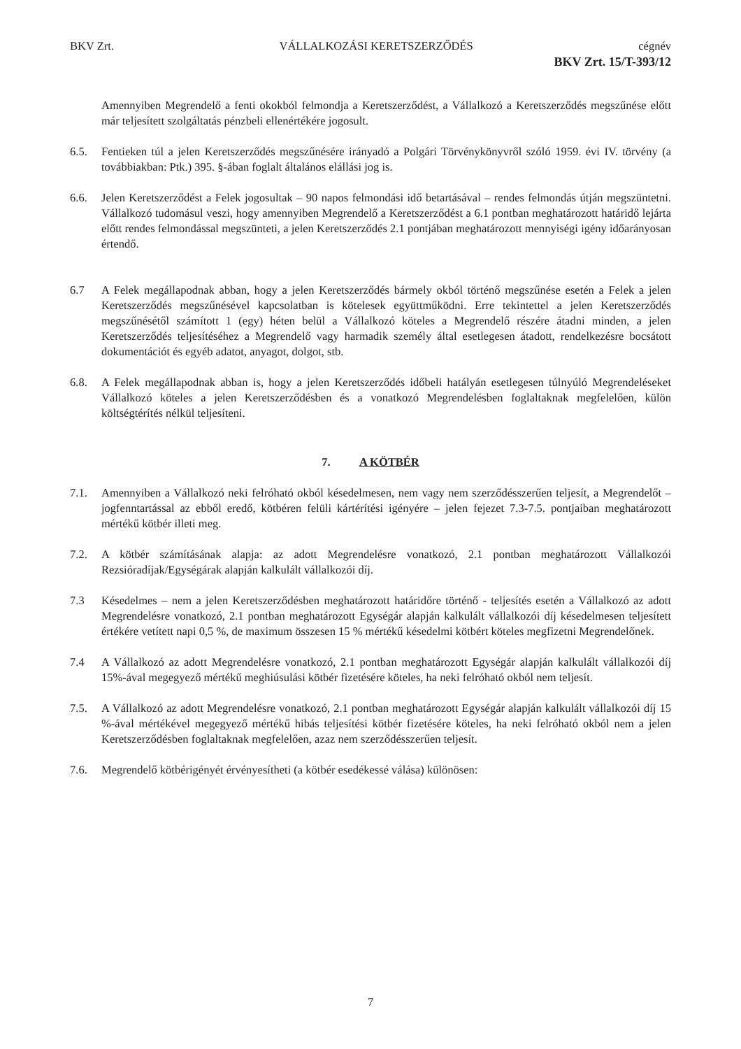BKV Zrt. VÁLLALKOZÁSI KERETSZERZŐDÉS cégnév
BKV Zrt. 15/T-393/12
Amennyiben Megrendelő a fenti okokból felmondja a Keretszerződést, a Vállalkozó a Keretszerződés megszűnése előtt már teljesített szolgáltatás pénzbeli ellenértékére jogosult.
6.5. Fentieken túl a jelen Keretszerződés megszűnésére irányadó a Polgári Törvénykönyvről szóló 1959. évi IV. törvény (a továbbiakban: Ptk.) 395. §-ában foglalt általános elállási jog is.
6.6. Jelen Keretszerződést a Felek jogosultak – 90 napos felmondási idő betartásával – rendes felmondás útján megszüntetni. Vállalkozó tudomásul veszi, hogy amennyiben Megrendelő a Keretszerződést a 6.1 pontban meghatározott határidő lejárta előtt rendes felmondással megszünteti, a jelen Keretszerződés 2.1 pontjában meghatározott mennyiségi igény időarányosan értendő.
6.7 A Felek megállapodnak abban, hogy a jelen Keretszerződés bármely okból történő megszűnése esetén a Felek a jelen Keretszerződés megszűnésével kapcsolatban is kötelesek együttműködni. Erre tekintettel a jelen Keretszerződés megszűnésétől számított 1 (egy) héten belül a Vállalkozó köteles a Megrendelő részére átadni minden, a jelen Keretszerződés teljesítéséhez a Megrendelő vagy harmadik személy által esetlegesen átadott, rendelkezésre bocsátott dokumentációt és egyéb adatot, anyagot, dolgot, stb.
6.8. A Felek megállapodnak abban is, hogy a jelen Keretszerződés időbeli hatályán esetlegesen túlnyúló Megrendeléseket Vállalkozó köteles a jelen Keretszerződésben és a vonatkozó Megrendelésben foglaltaknak megfelelően, külön költségtérítés nélkül teljesíteni.
7. A KÖTBÉR
7.1. Amennyiben a Vállalkozó neki felróható okból késedelmesen, nem vagy nem szerződésszerűen teljesít, a Megrendelőt – jogfenntartással az ebből eredő, kötbéren felüli kártérítési igényére – jelen fejezet 7.3-7.5. pontjaiban meghatározott mértékű kötbér illeti meg.
7.2. A kötbér számításának alapja: az adott Megrendelésre vonatkozó, 2.1 pontban meghatározott Vállalkozói Rezsióradíjak/Egységárak alapján kalkulált vállalkozói díj.
7.3 Késedelmes – nem a jelen Keretszerződésben meghatározott határidőre történő - teljesítés esetén a Vállalkozó az adott Megrendelésre vonatkozó, 2.1 pontban meghatározott Egységár alapján kalkulált vállalkozói díj késedelmesen teljesített értékére vetített napi 0,5 %, de maximum összesen 15 % mértékű késedelmi kötbért köteles megfizetni Megrendelőnek.
7.4 A Vállalkozó az adott Megrendelésre vonatkozó, 2.1 pontban meghatározott Egységár alapján kalkulált vállalkozói díj 15%-ával megegyező mértékű meghiúsulási kötbér fizetésére köteles, ha neki felróható okból nem teljesít.
7.5. A Vállalkozó az adott Megrendelésre vonatkozó, 2.1 pontban meghatározott Egységár alapján kalkulált vállalkozói díj 15 %-ával mértékével megegyező mértékű hibás teljesítési kötbér fizetésére köteles, ha neki felróható okból nem a jelen Keretszerződésben foglaltaknak megfelelően, azaz nem szerződésszerűen teljesít.
7.6. Megrendelő kötbérigényét érvényesítheti (a kötbér esedékessé válása) különösen:
7